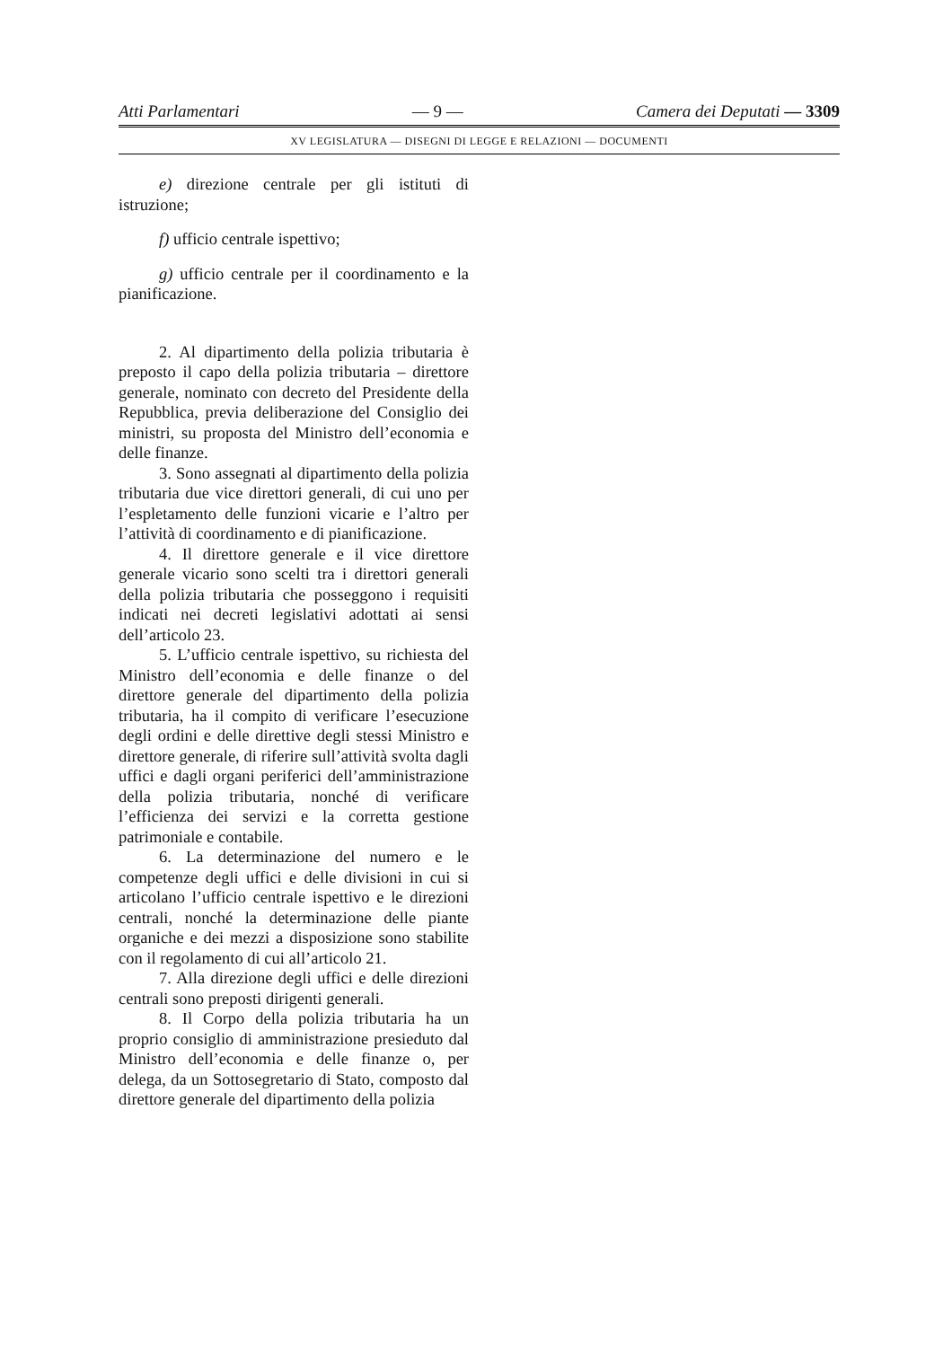Atti Parlamentari — 9 — Camera dei Deputati — 3309
XV LEGISLATURA — DISEGNI DI LEGGE E RELAZIONI — DOCUMENTI
e) direzione centrale per gli istituti di istruzione;
f) ufficio centrale ispettivo;
g) ufficio centrale per il coordinamento e la pianificazione.
2. Al dipartimento della polizia tributaria è preposto il capo della polizia tributaria – direttore generale, nominato con decreto del Presidente della Repubblica, previa deliberazione del Consiglio dei ministri, su proposta del Ministro dell’economia e delle finanze.
3. Sono assegnati al dipartimento della polizia tributaria due vice direttori generali, di cui uno per l’espletamento delle funzioni vicarie e l’altro per l’attività di coordinamento e di pianificazione.
4. Il direttore generale e il vice direttore generale vicario sono scelti tra i direttori generali della polizia tributaria che posseggono i requisiti indicati nei decreti legislativi adottati ai sensi dell’articolo 23.
5. L’ufficio centrale ispettivo, su richiesta del Ministro dell’economia e delle finanze o del direttore generale del dipartimento della polizia tributaria, ha il compito di verificare l’esecuzione degli ordini e delle direttive degli stessi Ministro e direttore generale, di riferire sull’attività svolta dagli uffici e dagli organi periferici dell’amministrazione della polizia tributaria, nonché di verificare l’efficienza dei servizi e la corretta gestione patrimoniale e contabile.
6. La determinazione del numero e le competenze degli uffici e delle divisioni in cui si articolano l’ufficio centrale ispettivo e le direzioni centrali, nonché la determinazione delle piante organiche e dei mezzi a disposizione sono stabilite con il regolamento di cui all’articolo 21.
7. Alla direzione degli uffici e delle direzioni centrali sono preposti dirigenti generali.
8. Il Corpo della polizia tributaria ha un proprio consiglio di amministrazione presieduto dal Ministro dell’economia e delle finanze o, per delega, da un Sottosegretario di Stato, composto dal direttore generale del dipartimento della polizia